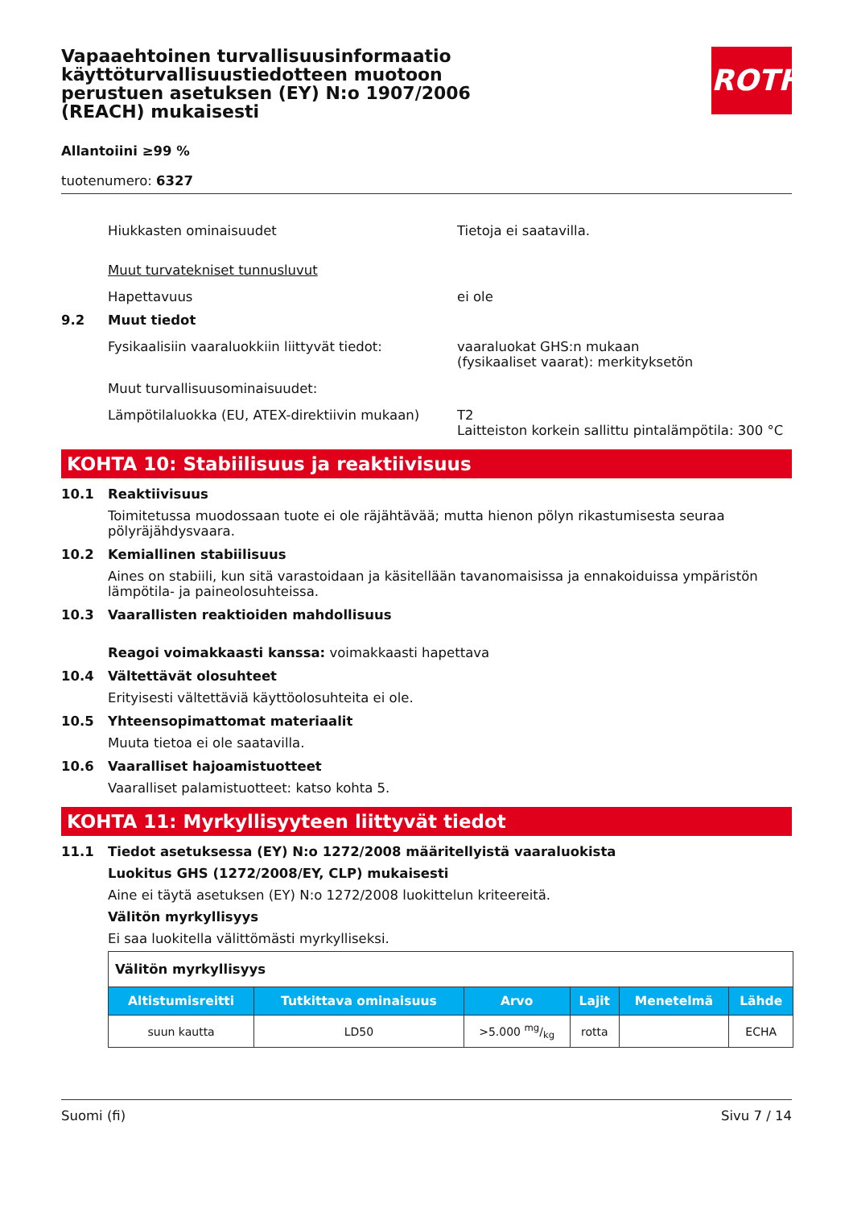Vapaaehtoinen turvallisuusinformaatio käyttöturvallisuustiedotteen muotoon perustuen asetuksen (EY) N:o 1907/2006 (REACH) mukaisesti
ROTH
Allantoiini ≥99 %
tuotenumero: 6327
Hiukkasten ominaisuudet Tietoja ei saatavilla.
Muut turvatekniset tunnusluvut
Hapettavuus ei ole
9.2 Muut tiedot
Fysikaalisiin vaaraluokkiin liittyvät tiedot:
vaaraluokat GHS:n mukaan
(fysikaaliset vaarat): merkityksetön
Muut turvallisuusominaisuudet:
Lämpötilaluokka (EU, ATEX-direktiivin mukaan)
T2
Laitteiston korkein sallittu pintalämpötila: 300 °C
KOHTA 10: Stabiilisuus ja reaktiivisuus
10.1 Reaktiivisuus
Toimitetussa muodossaan tuote ei ole räjähtävää; mutta hienon pölyn rikastumisesta seuraa pölyräjähdysvaara.
10.2 Kemiallinen stabiilisuus
Aines on stabiili, kun sitä varastoidaan ja käsitellään tavanomaisissa ja ennakoiduissa ympäristön lämpötila- ja paineolosuhteissa.
10.3 Vaarallisten reaktioiden mahdollisuus
Reagoi voimakkaasti kanssa: voimakkaasti hapettava
10.4 Vältettävät olosuhteet
Erityisesti vältettäviä käyttöolosuhteita ei ole.
10.5 Yhteensopimattomat materiaalit
Muuta tietoa ei ole saatavilla.
10.6 Vaaralliset hajoamistuotteet
Vaaralliset palamistuotteet: katso kohta 5.
KOHTA 11: Myrkyllisyyteen liittyvät tiedot
11.1 Tiedot asetuksessa (EY) N:o 1272/2008 määritellyistä vaaraluokista
Luokitus GHS (1272/2008/EY, CLP) mukaisesti
Aine ei täytä asetuksen (EY) N:o 1272/2008 luokittelun kriteereitä.
Välitön myrkyllisyys
Ei saa luokitella välittömästi myrkylliseksi.
| Välitön myrkyllisyys | | | | | |
| Altistumisreitti | Tutkittava ominaisuus | Arvo | Lajit | Menetelmä | Lähde |
| suun kautta | LD50 | >5.000 mg/kg | rotta | | ECHA |
Suomi (fi) Sivu 7 / 14